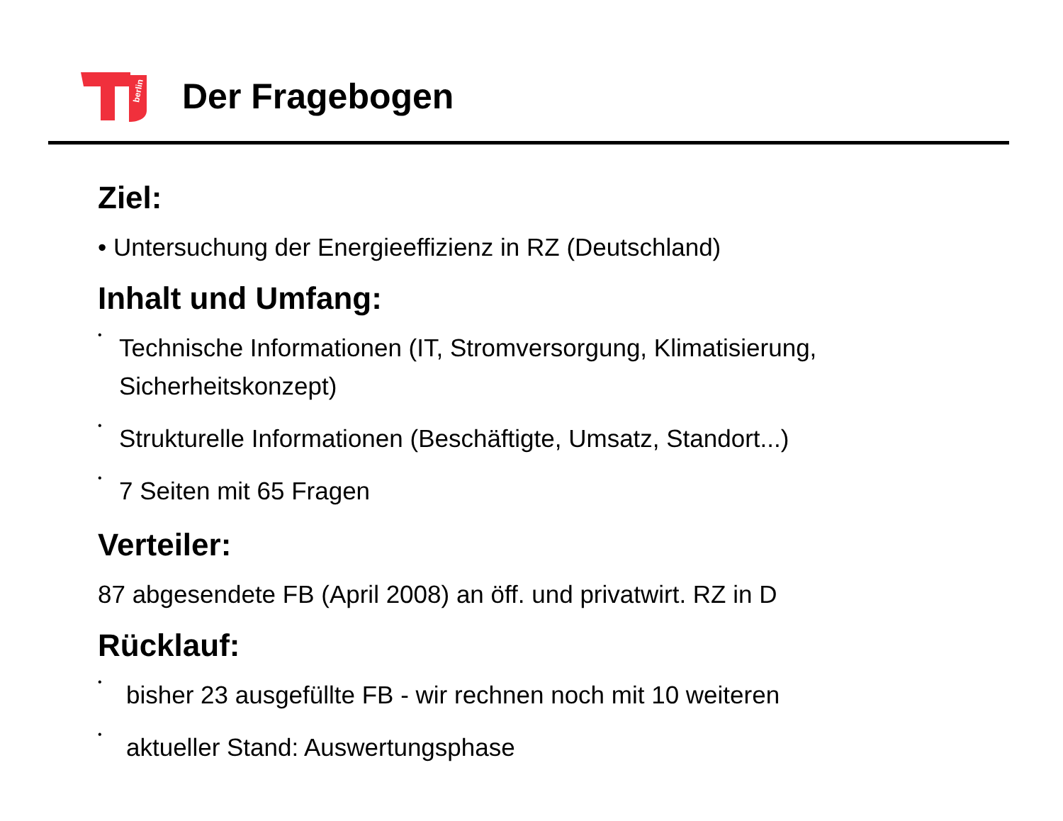berlin
Der Fragebogen
Ziel:
• Untersuchung der Energieeffizienz in RZ (Deutschland)
Inhalt und Umfang:
•
Technische Informationen (IT, Stromversorgung, Klimatisierung, Sicherheitskonzept)
•
Strukturelle Informationen (Beschäftigte, Umsatz, Standort...)
•
7 Seiten mit 65 Fragen
Verteiler:
87 abgesendete FB (April 2008) an öff. und privatwirt. RZ in D
Rücklauf:
•
bisher 23 ausgefüllte FB - wir rechnen noch mit 10 weiteren
•
aktueller Stand: Auswertungsphase